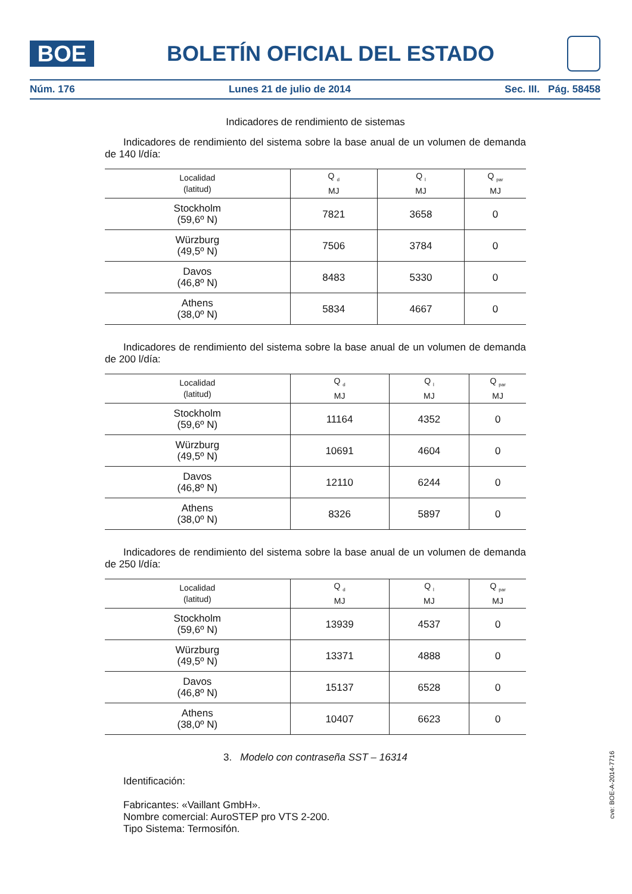BOE
BOLETÍN OFICIAL DEL ESTADO
Núm. 176 Lunes 21 de julio de 2014 Sec. III. Pág. 58458
Indicadores de rendimiento de sistemas
Indicadores de rendimiento del sistema sobre la base anual de un volumen de demanda de 140 l/día:
| Localidad (latitud) | Q <sub>d</sub> MJ | Q <sub>l</sub> MJ | Q <sub>par</sub> MJ |
| --- | --- | --- | --- |
| Stockholm (59,6º N) | 7821 | 3658 | 0 |
| Würzburg (49,5º N) | 7506 | 3784 | 0 |
| Davos (46,8º N) | 8483 | 5330 | 0 |
| Athens (38,0º N) | 5834 | 4667 | 0 |
Indicadores de rendimiento del sistema sobre la base anual de un volumen de demanda de 200 l/día:
| Localidad (latitud) | Q <sub>d</sub> MJ | Q <sub>l</sub> MJ | Q <sub>par</sub> MJ |
| --- | --- | --- | --- |
| Stockholm (59,6º N) | 11164 | 4352 | 0 |
| Würzburg (49,5º N) | 10691 | 4604 | 0 |
| Davos (46,8º N) | 12110 | 6244 | 0 |
| Athens (38,0º N) | 8326 | 5897 | 0 |
Indicadores de rendimiento del sistema sobre la base anual de un volumen de demanda de 250 l/día:
| Localidad (latitud) | Q <sub>d</sub> MJ | Q <sub>l</sub> MJ | Q <sub>par</sub> MJ |
| --- | --- | --- | --- |
| Stockholm (59,6º N) | 13939 | 4537 | 0 |
| Würzburg (49,5º N) | 13371 | 4888 | 0 |
| Davos (46,8º N) | 15137 | 6528 | 0 |
| Athens (38,0º N) | 10407 | 6623 | 0 |
3. Modelo con contraseña SST – 16314
Identificación:
Fabricantes: «Vaillant GmbH».
Nombre comercial: AuroSTEP pro VTS 2-200.
Tipo Sistema: Termosifón.
cve: BOE-A-2014-7716